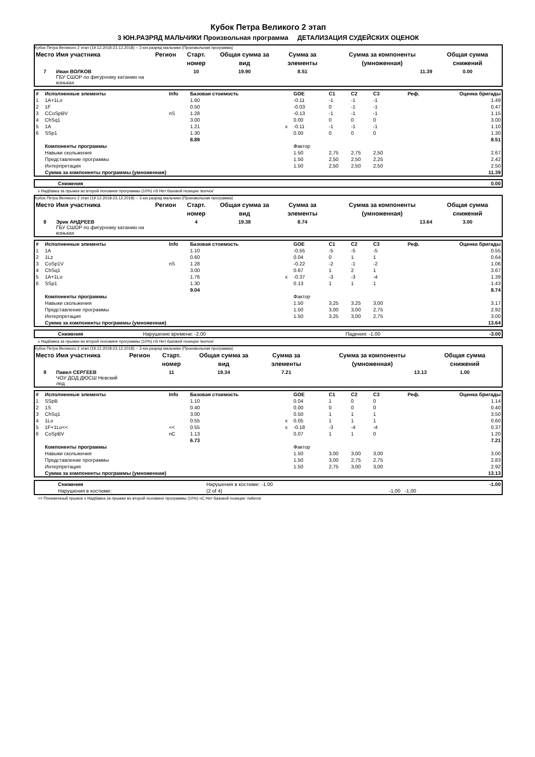Кубок Петра Великого 2 этап
3 ЮН.РАЗРЯД МАЛЬЧИКИ Произвольная программа ДЕТАЛИЗАЦИЯ СУДЕЙСКИХ ОЦЕНОК
Кубок Петра Великого 2 этап (19.12.2018-23.12.2018) -- 3 юн.разряд мальчики (Произвольная программа)
| Место | Имя участника | Регион | Старт. номер | Общая сумма за вид | Сумма за элементы | Сумма за компоненты (умноженная) | Общая сумма снижений |
| --- | --- | --- | --- | --- | --- | --- | --- |
| 7 | Иван ВОЛКОВ ГБУ СШОР по фигурному катанию на коньках | | 10 | 19.90 | 8.51 | 11.39 | 0.00 |
| # | Исполненные элементы | Info | Базовая стоимость | | GOE | C1 | C2 | C3 | Реф. | Оценка бригады |
| --- | --- | --- | --- | --- | --- | --- | --- | --- | --- | --- |
| 1 | 1A+1Lo | | 1.60 | | -0.11 | -1 | -1 | -1 | | 1.49 |
| 2 | 1F | | 0.50 | | -0.03 | 0 | -1 | -1 | | 0.47 |
| 3 | CCoSpBV | nS | 1.28 | | -0.13 | -1 | -1 | -1 | | 1.15 |
| 4 | ChSq1 | | 3.00 | | 0.00 | 0 | 0 | 0 | | 3.00 |
| 5 | 1A | | 1.21 | x | -0.11 | -1 | -1 | -1 | | 1.10 |
| 6 | SSp1 | | 1.30 | | 0.00 | 0 | 0 | 0 | | 1.30 |
| | | | 8.89 | | | | | | | 8.51 |
| | Компоненты программы | | | | Фактор | | | | | |
| | Навыки скольжения | | | | 1.50 | 2,75 | 2,75 | 2,50 | | 2.67 |
| | Представление программы | | | | 1.50 | 2,50 | 2,50 | 2,25 | | 2.42 |
| | Интерпретация | | | | 1.50 | 2,50 | 2,50 | 2,50 | | 2.50 |
| | Сумма за компоненты программы (умноженная) | | | | | | | | | 11.39 |
| | Снижения | 0.00 |
x Надбавка за прыжки во второй половине программы (10%) nS Нет базовой позиции 'волчок'
Кубок Петра Великого 2 этап (19.12.2018-23.12.2018) -- 3 юн.разряд мальчики (Произвольная программа)
| Место | Имя участника | Регион | Старт. номер | Общая сумма за вид | Сумма за элементы | Сумма за компоненты (умноженная) | Общая сумма снижений |
| --- | --- | --- | --- | --- | --- | --- | --- |
| 8 | Эрик АНДРЕЕВ ГБУ СШОР по фигурному катанию на коньках | | 4 | 19.38 | 8.74 | 13.64 | 3.00 |
| # | Исполненные элементы | Info | Базовая стоимость | | GOE | C1 | C2 | C3 | Реф. | Оценка бригады |
| --- | --- | --- | --- | --- | --- | --- | --- | --- | --- | --- |
| 1 | 1A | | 1.10 | | -0.55 | -5 | -5 | -5 | | 0.55 |
| 2 | 1Lz | | 0.60 | | 0.04 | 0 | 1 | 1 | | 0.64 |
| 3 | CoSp1V | nS | 1.28 | | -0.22 | -2 | -1 | -2 | | 1.06 |
| 4 | ChSq1 | | 3.00 | | 0.67 | 1 | 2 | 1 | | 3.67 |
| 5 | 1A+1Lo | | 1.76 | x | -0.37 | -3 | -3 | -4 | | 1.39 |
| 6 | SSp1 | | 1.30 | | 0.13 | 1 | 1 | 1 | | 1.43 |
| | | | 9.04 | | | | | | | 8.74 |
| | Компоненты программы | | | | Фактор | | | | | |
| | Навыки скольжения | | | | 1.50 | 3,25 | 3,25 | 3,00 | | 3.17 |
| | Представление программы | | | | 1.50 | 3,00 | 3,00 | 2,75 | | 2.92 |
| | Интерпретация | | | | 1.50 | 3,25 | 3,00 | 2,75 | | 3.00 |
| | Сумма за компоненты программы (умноженная) | | | | | | | | | 13.64 |
| | Снижения | Нарушение времени: -2.00 | Падения: -1.00 | -3.00 |
x Надбавка за прыжки во второй половине программы (10%) nS Нет базовой позиции 'волчок'
Кубок Петра Великого 2 этап (19.12.2018-23.12.2018) -- 3 юн.разряд мальчики (Произвольная программа)
| Место | Имя участника | Регион | Старт. номер | Общая сумма за вид | Сумма за элементы | Сумма за компоненты (умноженная) | Общая сумма снижений |
| --- | --- | --- | --- | --- | --- | --- | --- |
| 9 | Павел СЕРГЕЕВ ЧОУ ДОД ДЮСШ Невский лед | | 11 | 19.34 | 7.21 | 13.13 | 1.00 |
| # | Исполненные элементы | Info | Базовая стоимость | | GOE | C1 | C2 | C3 | Реф. | Оценка бригады |
| --- | --- | --- | --- | --- | --- | --- | --- | --- | --- | --- |
| 1 | SSpB | | 1.10 | | 0.04 | 1 | 0 | 0 | | 1.14 |
| 2 | 1S | | 0.40 | | 0.00 | 0 | 0 | 0 | | 0.40 |
| 3 | ChSq1 | | 3.00 | | 0.50 | 1 | 1 | 1 | | 3.50 |
| 4 | 1Lo | | 0.55 | x | 0.05 | 1 | 1 | 1 | | 0.60 |
| 5 | 1F+1Lo<< | << | 0.55 | x | -0.18 | -3 | -4 | -4 | | 0.37 |
| 6 | CoSpBV | nC | 1.13 | | 0.07 | 1 | 1 | 0 | | 1.20 |
| | | | 6.73 | | | | | | | 7.21 |
| | Компоненты программы | | | | Фактор | | | | | |
| | Навыки скольжения | | | | 1.50 | 3,00 | 3,00 | 3,00 | | 3.00 |
| | Представление программы | | | | 1.50 | 3,00 | 2,75 | 2,75 | | 2.83 |
| | Интерпретация | | | | 1.50 | 2,75 | 3,00 | 3,00 | | 2.92 |
| | Сумма за компоненты программы (умноженная) | | | | | | | | | 13.13 |
| | Снижения | Нарушения в костюме: -1.00 | | -1.00 |
| | Нарушения в костюме: | (2 of 4) | -1,00 -1,00 | |
<< Пониженный прыжок x Надбавка за прыжки во второй половине программы (10%) nC Нет базовой позиции 'либела'